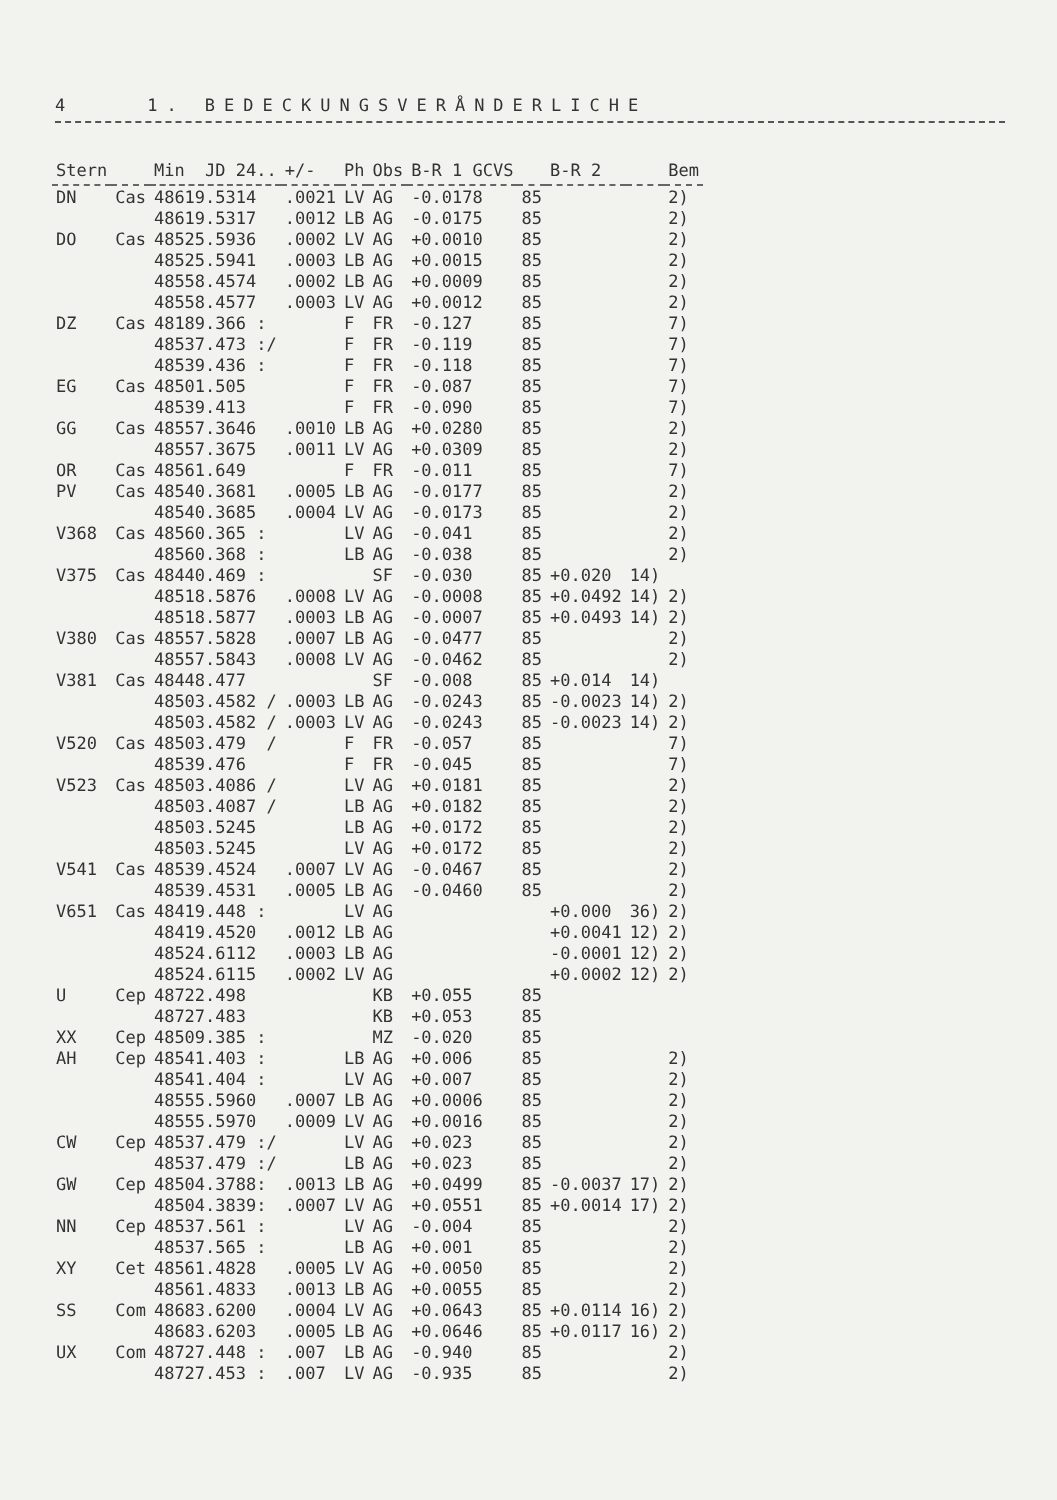4 1. BEDECKUNGSVERÅNDERLICHE
| Stern | | Min JD 24.. | +/- | Ph | Obs | B-R 1 GCVS | | B-R 2 | | Bem |
| --- | --- | --- | --- | --- | --- | --- | --- | --- | --- | --- |
| DN | Cas | 48619.5314 | .0021 | LV | AG | -0.0178 | 85 | | | 2) |
| | | 48619.5317 | .0012 | LB | AG | -0.0175 | 85 | | | 2) |
| DO | Cas | 48525.5936 | .0002 | LV | AG | +0.0010 | 85 | | | 2) |
| | | 48525.5941 | .0003 | LB | AG | +0.0015 | 85 | | | 2) |
| | | 48558.4574 | .0002 | LB | AG | +0.0009 | 85 | | | 2) |
| | | 48558.4577 | .0003 | LV | AG | +0.0012 | 85 | | | 2) |
| DZ | Cas | 48189.366 : | | F | FR | -0.127 | 85 | | | 7) |
| | | 48537.473 :/ | | F | FR | -0.119 | 85 | | | 7) |
| | | 48539.436 : | | F | FR | -0.118 | 85 | | | 7) |
| EG | Cas | 48501.505 | | F | FR | -0.087 | 85 | | | 7) |
| | | 48539.413 | | F | FR | -0.090 | 85 | | | 7) |
| GG | Cas | 48557.3646 | .0010 | LB | AG | +0.0280 | 85 | | | 2) |
| | | 48557.3675 | .0011 | LV | AG | +0.0309 | 85 | | | 2) |
| OR | Cas | 48561.649 | | F | FR | -0.011 | 85 | | | 7) |
| PV | Cas | 48540.3681 | .0005 | LB | AG | -0.0177 | 85 | | | 2) |
| | | 48540.3685 | .0004 | LV | AG | -0.0173 | 85 | | | 2) |
| V368 | Cas | 48560.365 : | | LV | AG | -0.041 | 85 | | | 2) |
| | | 48560.368 : | | LB | AG | -0.038 | 85 | | | 2) |
| V375 | Cas | 48440.469 : | | | SF | -0.030 | 85 | +0.020 | 14) | |
| | | 48518.5876 | .0008 | LV | AG | -0.0008 | 85 | +0.0492 | 14) | 2) |
| | | 48518.5877 | .0003 | LB | AG | -0.0007 | 85 | +0.0493 | 14) | 2) |
| V380 | Cas | 48557.5828 | .0007 | LB | AG | -0.0477 | 85 | | | 2) |
| | | 48557.5843 | .0008 | LV | AG | -0.0462 | 85 | | | 2) |
| V381 | Cas | 48448.477 | | | SF | -0.008 | 85 | +0.014 | 14) | |
| | | 48503.4582 / | .0003 | LB | AG | -0.0243 | 85 | -0.0023 | 14) | 2) |
| | | 48503.4582 / | .0003 | LV | AG | -0.0243 | 85 | -0.0023 | 14) | 2) |
| V520 | Cas | 48503.479 / | | F | FR | -0.057 | 85 | | | 7) |
| | | 48539.476 | | F | FR | -0.045 | 85 | | | 7) |
| V523 | Cas | 48503.4086 / | | LV | AG | +0.0181 | 85 | | | 2) |
| | | 48503.4087 / | | LB | AG | +0.0182 | 85 | | | 2) |
| | | 48503.5245 | | LB | AG | +0.0172 | 85 | | | 2) |
| | | 48503.5245 | | LV | AG | +0.0172 | 85 | | | 2) |
| V541 | Cas | 48539.4524 | .0007 | LV | AG | -0.0467 | 85 | | | 2) |
| | | 48539.4531 | .0005 | LB | AG | -0.0460 | 85 | | | 2) |
| V651 | Cas | 48419.448 : | | LV | AG | | | +0.000 | 36) | 2) |
| | | 48419.4520 | .0012 | LB | AG | | | +0.0041 | 12) | 2) |
| | | 48524.6112 | .0003 | LB | AG | | | -0.0001 | 12) | 2) |
| | | 48524.6115 | .0002 | LV | AG | | | +0.0002 | 12) | 2) |
| U | Cep | 48722.498 | | | KB | +0.055 | 85 | | | |
| | | 48727.483 | | | KB | +0.053 | 85 | | | |
| XX | Cep | 48509.385 : | | | MZ | -0.020 | 85 | | | |
| AH | Cep | 48541.403 : | | LB | AG | +0.006 | 85 | | | 2) |
| | | 48541.404 : | | LV | AG | +0.007 | 85 | | | 2) |
| | | 48555.5960 | .0007 | LB | AG | +0.0006 | 85 | | | 2) |
| | | 48555.5970 | .0009 | LV | AG | +0.0016 | 85 | | | 2) |
| CW | Cep | 48537.479 :/ | | LV | AG | +0.023 | 85 | | | 2) |
| | | 48537.479 :/ | | LB | AG | +0.023 | 85 | | | 2) |
| GW | Cep | 48504.3788: | .0013 | LB | AG | +0.0499 | 85 | -0.0037 | 17) | 2) |
| | | 48504.3839: | .0007 | LV | AG | +0.0551 | 85 | +0.0014 | 17) | 2) |
| NN | Cep | 48537.561 : | | LV | AG | -0.004 | 85 | | | 2) |
| | | 48537.565 : | | LB | AG | +0.001 | 85 | | | 2) |
| XY | Cet | 48561.4828 | .0005 | LV | AG | +0.0050 | 85 | | | 2) |
| | | 48561.4833 | .0013 | LB | AG | +0.0055 | 85 | | | 2) |
| SS | Com | 48683.6200 | .0004 | LV | AG | +0.0643 | 85 | +0.0114 | 16) | 2) |
| | | 48683.6203 | .0005 | LB | AG | +0.0646 | 85 | +0.0117 | 16) | 2) |
| UX | Com | 48727.448 : | .007 | LB | AG | -0.940 | 85 | | | 2) |
| | | 48727.453 : | .007 | LV | AG | -0.935 | 85 | | | 2) |